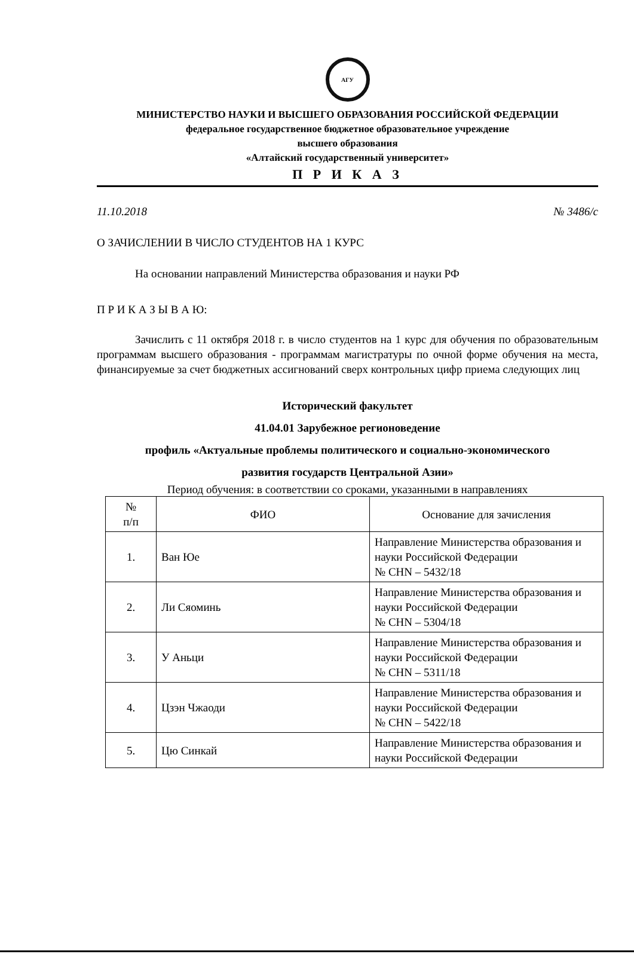АГУ
МИНИСТЕРСТВО НАУКИ И ВЫСШЕГО ОБРАЗОВАНИЯ РОССИЙСКОЙ ФЕДЕРАЦИИ
федеральное государственное бюджетное образовательное учреждение
высшего образования
«Алтайский государственный университет»
П Р И К А З
11.10.2018 № 3486/с
О ЗАЧИСЛЕНИИ В ЧИСЛО СТУДЕНТОВ НА 1 КУРС
На основании направлений Министерства образования и науки РФ
П Р И К А З Ы В А Ю:
Зачислить с 11 октября 2018 г. в число студентов на 1 курс для обучения по образовательным программам высшего образования - программам магистратуры по очной форме обучения на места, финансируемые за счет бюджетных ассигнований сверх контрольных цифр приема следующих лиц
Исторический факультет
41.04.01 Зарубежное регионоведение
профиль «Актуальные проблемы политического и социально-экономического
развития государств Центральной Азии»
Период обучения: в соответствии со сроками, указанными в направлениях
| № п/п | ФИО | Основание для зачисления |
| --- | --- | --- |
| 1. | Ван Юе | Направление Министерства образования и науки Российской Федерации № CHN – 5432/18 |
| 2. | Ли Сяоминь | Направление Министерства образования и науки Российской Федерации № CHN – 5304/18 |
| 3. | У Аньци | Направление Министерства образования и науки Российской Федерации № CHN – 5311/18 |
| 4. | Цзэн Чжаоди | Направление Министерства образования и науки Российской Федерации № CHN – 5422/18 |
| 5. | Цю Синкай | Направление Министерства образования и науки Российской Федерации |